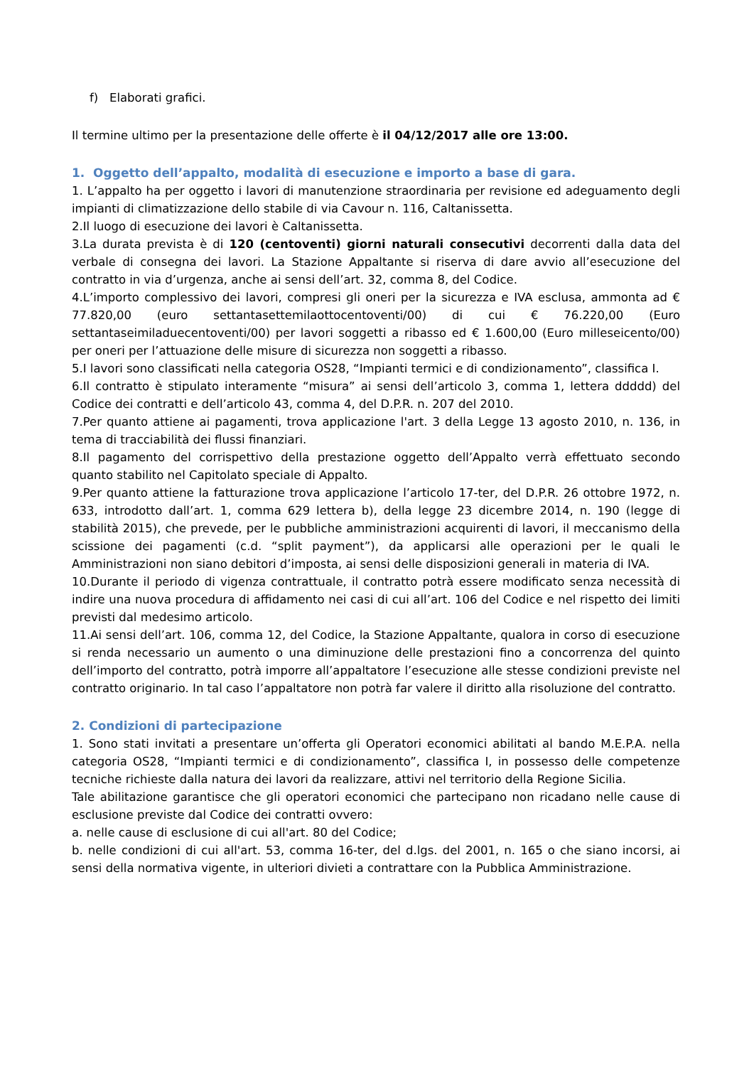f) Elaborati grafici.
Il termine ultimo per la presentazione delle offerte è il 04/12/2017 alle ore 13:00.
1. Oggetto dell’appalto, modalità di esecuzione e importo a base di gara.
1. L’appalto ha per oggetto i lavori di manutenzione straordinaria per revisione ed adeguamento degli impianti di climatizzazione dello stabile di via Cavour n. 116, Caltanissetta.
2.Il luogo di esecuzione dei lavori è Caltanissetta.
3.La durata prevista è di 120 (centoventi) giorni naturali consecutivi decorrenti dalla data del verbale di consegna dei lavori. La Stazione Appaltante si riserva di dare avvio all’esecuzione del contratto in via d’urgenza, anche ai sensi dell’art. 32, comma 8, del Codice.
4.L’importo complessivo dei lavori, compresi gli oneri per la sicurezza e IVA esclusa, ammonta ad € 77.820,00 (euro settantasettemilaottocentoventi/00) di cui € 76.220,00 (Euro settantaseimiladuecentoventi/00) per lavori soggetti a ribasso ed € 1.600,00 (Euro milleseicento/00) per oneri per l’attuazione delle misure di sicurezza non soggetti a ribasso.
5.I lavori sono classificati nella categoria OS28, “Impianti termici e di condizionamento”, classifica I.
6.Il contratto è stipulato interamente “misura” ai sensi dell’articolo 3, comma 1, lettera ddddd) del Codice dei contratti e dell’articolo 43, comma 4, del D.P.R. n. 207 del 2010.
7.Per quanto attiene ai pagamenti, trova applicazione l'art. 3 della Legge 13 agosto 2010, n. 136, in tema di tracciabilità dei flussi finanziari.
8.Il pagamento del corrispettivo della prestazione oggetto dell’Appalto verrà effettuato secondo quanto stabilito nel Capitolato speciale di Appalto.
9.Per quanto attiene la fatturazione trova applicazione l’articolo 17-ter, del D.P.R. 26 ottobre 1972, n. 633, introdotto dall’art. 1, comma 629 lettera b), della legge 23 dicembre 2014, n. 190 (legge di stabilità 2015), che prevede, per le pubbliche amministrazioni acquirenti di lavori, il meccanismo della scissione dei pagamenti (c.d. “split payment”), da applicarsi alle operazioni per le quali le Amministrazioni non siano debitori d’imposta, ai sensi delle disposizioni generali in materia di IVA.
10.Durante il periodo di vigenza contrattuale, il contratto potrà essere modificato senza necessità di indire una nuova procedura di affidamento nei casi di cui all’art. 106 del Codice e nel rispetto dei limiti previsti dal medesimo articolo.
11.Ai sensi dell’art. 106, comma 12, del Codice, la Stazione Appaltante, qualora in corso di esecuzione si renda necessario un aumento o una diminuzione delle prestazioni fino a concorrenza del quinto dell’importo del contratto, potrà imporre all’appaltatore l’esecuzione alle stesse condizioni previste nel contratto originario. In tal caso l’appaltatore non potrà far valere il diritto alla risoluzione del contratto.
2. Condizioni di partecipazione
1. Sono stati invitati a presentare un’offerta gli Operatori economici abilitati al bando M.E.P.A. nella categoria OS28, “Impianti termici e di condizionamento”, classifica I, in possesso delle competenze tecniche richieste dalla natura dei lavori da realizzare, attivi nel territorio della Regione Sicilia.
Tale abilitazione garantisce che gli operatori economici che partecipano non ricadano nelle cause di esclusione previste dal Codice dei contratti ovvero:
a. nelle cause di esclusione di cui all'art. 80 del Codice;
b. nelle condizioni di cui all'art. 53, comma 16-ter, del d.lgs. del 2001, n. 165 o che siano incorsi, ai sensi della normativa vigente, in ulteriori divieti a contrattare con la Pubblica Amministrazione.